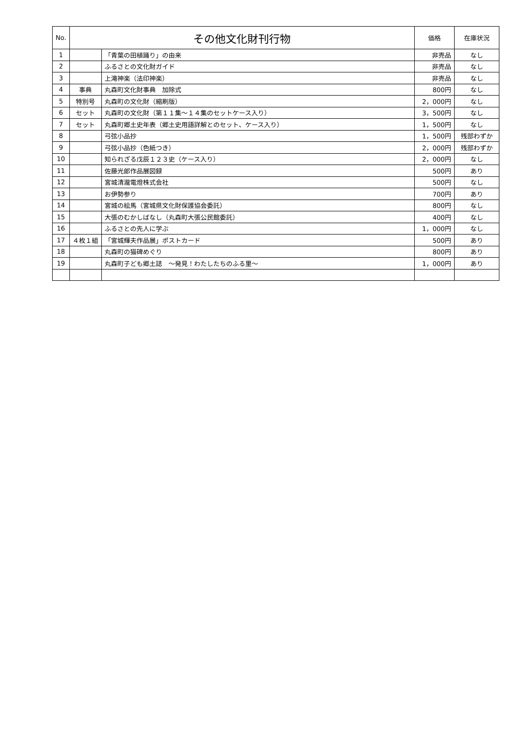| No. | その他文化財刊行物 | | 価格 | 在庫状況 |
| --- | --- | --- | --- | --- |
| 1 | | 「青葉の田植踊り」の由来 | 非売品 | なし |
| 2 | | ふるさとの文化財ガイド | 非売品 | なし |
| 3 | | 上滝神楽（法印神楽） | 非売品 | なし |
| 4 | 事典 | 丸森町文化財事典 加除式 | 800円 | なし |
| 5 | 特別号 | 丸森町の文化財（縮刷版） | 2，000円 | なし |
| 6 | セット | 丸森町の文化財（第１１集～１４集のセットケース入り） | 3，500円 | なし |
| 7 | セット | 丸森町郷土史年表（郷土史用語詳解とのセット、ケース入り） | 1，500円 | なし |
| 8 | | 弓弦小品抄 | 1，500円 | 残部わずか |
| 9 | | 弓弦小品抄（色紙つき） | 2，000円 | 残部わずか |
| 10 | | 知られざる戊辰１２３史（ケース入り） | 2，000円 | なし |
| 11 | | 佐藤光郎作品展図録 | 500円 | あり |
| 12 | | 宮城清瀧電燈株式会社 | 500円 | なし |
| 13 | | お伊勢参り | 700円 | あり |
| 14 | | 宮城の絵馬（宮城県文化財保護協会委託） | 800円 | なし |
| 15 | | 大張のむかしばなし（丸森町大張公民館委託） | 400円 | なし |
| 16 | | ふるさとの先人に学ぶ | 1，000円 | なし |
| 17 | ４枚１組 | 「宮城輝夫作品展」ポストカード | 500円 | あり |
| 18 | | 丸森町の猫碑めぐり | 800円 | あり |
| 19 | | 丸森町子ども郷土誌 ～発見！わたしたちのふる里～ | 1，000円 | あり |